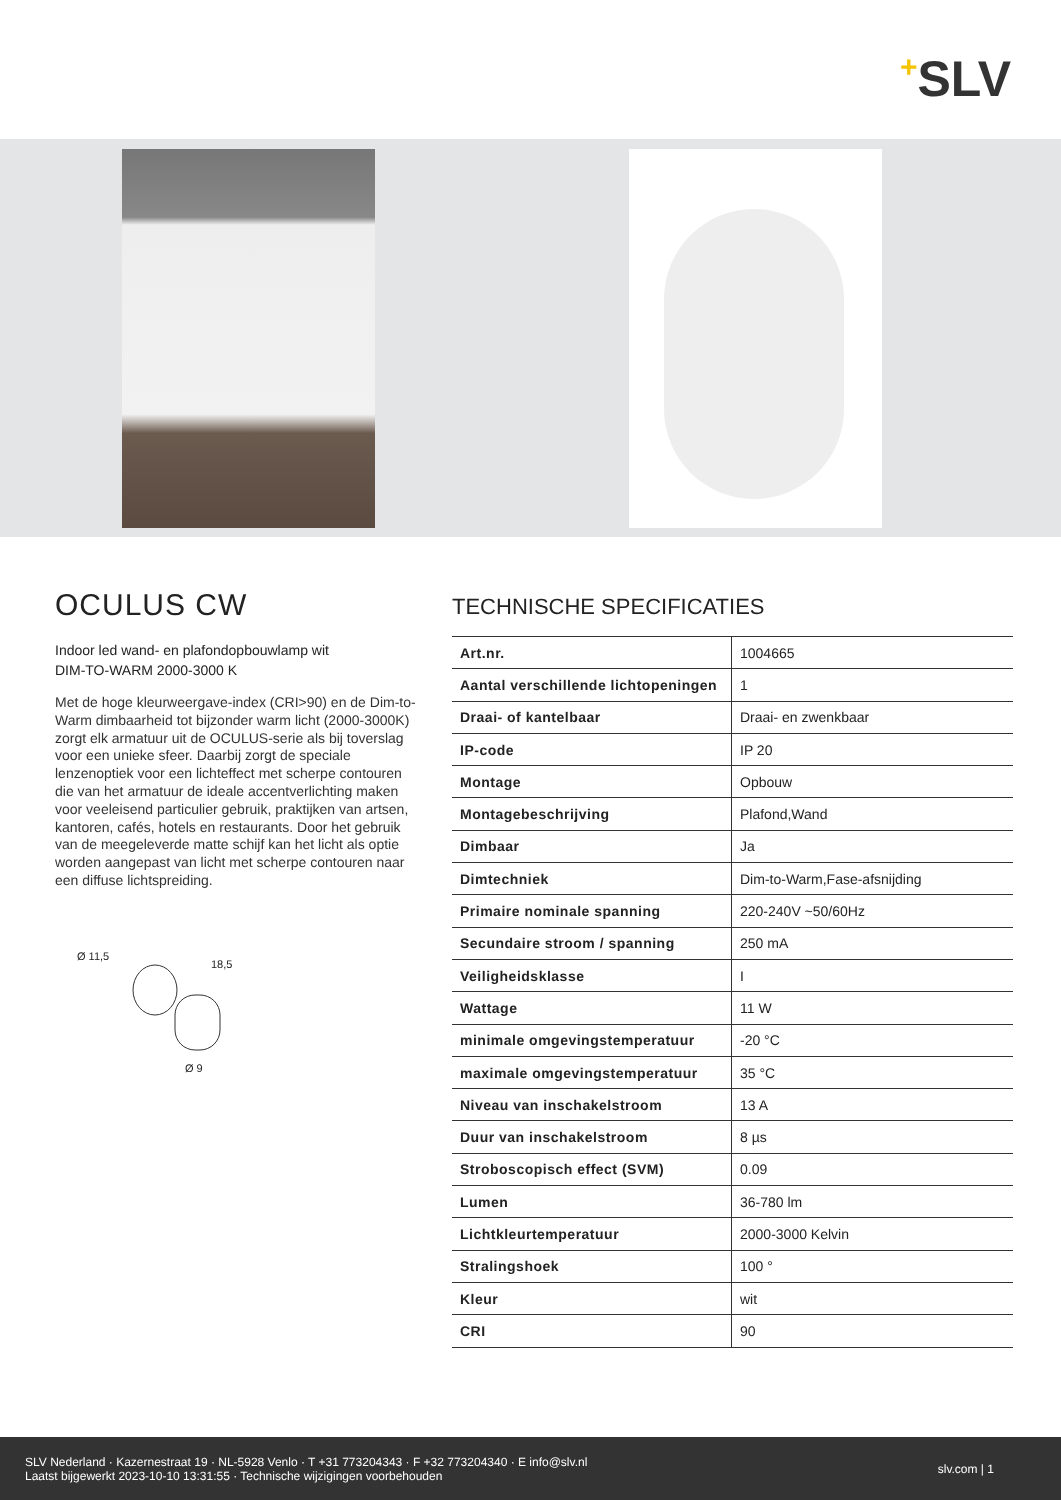+SLV
OCULUS CW
Indoor led wand- en plafondopbouwlamp wit
DIM-TO-WARM 2000-3000 K
Met de hoge kleurweergave-index (CRI>90) en de Dim-to-Warm dimbaarheid tot bijzonder warm licht (2000-3000K) zorgt elk armatuur uit de OCULUS-serie als bij toverslag voor een unieke sfeer. Daarbij zorgt de speciale lenzenoptiek voor een lichteffect met scherpe contouren die van het armatuur de ideale accentverlichting maken voor veeleisend particulier gebruik, praktijken van artsen, kantoren, cafés, hotels en restaurants. Door het gebruik van de meegeleverde matte schijf kan het licht als optie worden aangepast van licht met scherpe contouren naar een diffuse lichtspreiding.
Ø 11,5
18,5
Ø 9
TECHNISCHE SPECIFICATIES
| Art.nr. | 1004665 |
| Aantal verschillende lichtopeningen | 1 |
| Draai- of kantelbaar | Draai- en zwenkbaar |
| IP-code | IP 20 |
| Montage | Opbouw |
| Montagebeschrijving | Plafond,Wand |
| Dimbaar | Ja |
| Dimtechniek | Dim-to-Warm,Fase-afsnijding |
| Primaire nominale spanning | 220-240V ~50/60Hz |
| Secundaire stroom / spanning | 250 mA |
| Veiligheidsklasse | I |
| Wattage | 11 W |
| minimale omgevingstemperatuur | -20 °C |
| maximale omgevingstemperatuur | 35 °C |
| Niveau van inschakelstroom | 13 A |
| Duur van inschakelstroom | 8 µs |
| Stroboscopisch effect (SVM) | 0.09 |
| Lumen | 36-780 lm |
| Lichtkleurtemperatuur | 2000-3000 Kelvin |
| Stralingshoek | 100 ° |
| Kleur | wit |
| CRI | 90 |
SLV Nederland · Kazernestraat 19 · NL-5928 Venlo · T +31 773204343 · F +32 773204340 · E info@slv.nl
Laatst bijgewerkt 2023-10-10 13:31:55 · Technische wijzigingen voorbehouden
slv.com | 1